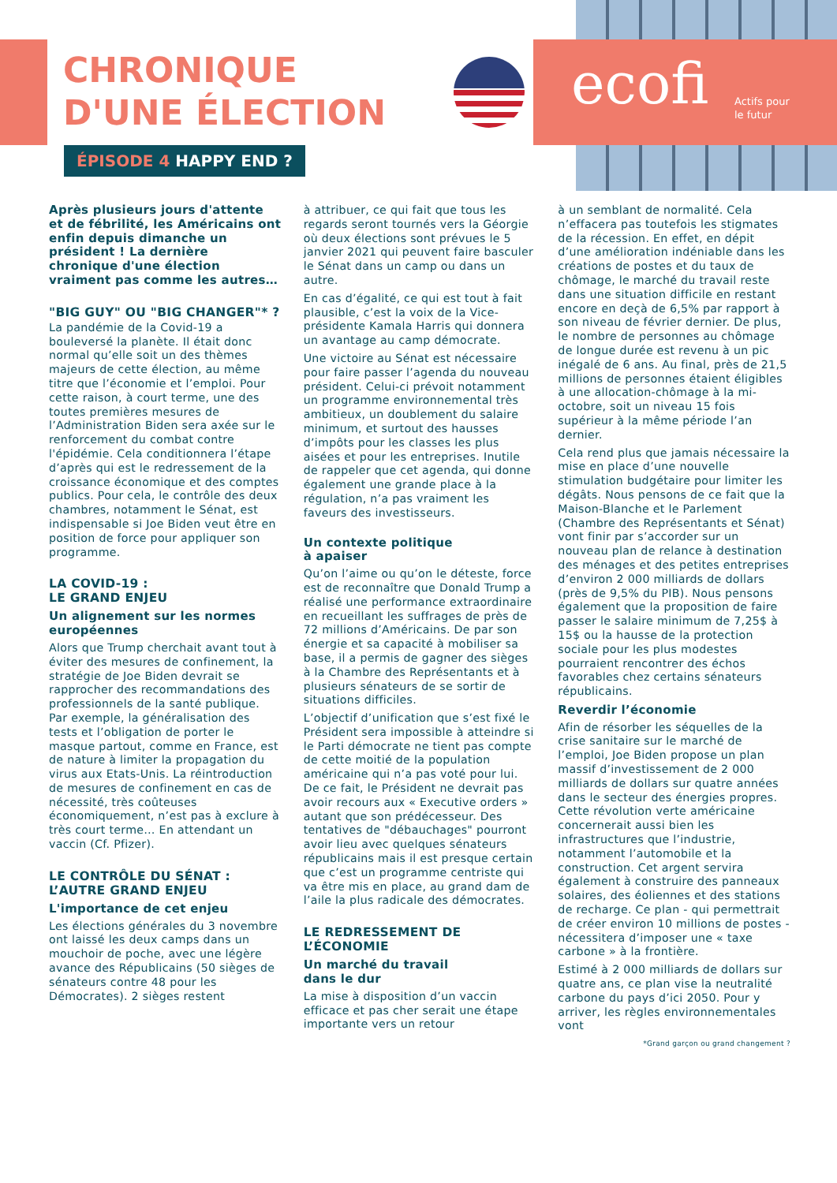ecofi
Actifs pour
le futur
CHRONIQUE
D'UNE ÉLECTION
ÉPISODE 4 HAPPY END ?
Après plusieurs jours d'attente et de fébrilité, les Américains ont enfin depuis dimanche un président ! La dernière chronique d'une élection vraiment pas comme les autres…
"BIG GUY" OU "BIG CHANGER"* ?
La pandémie de la Covid-19 a bouleversé la planète. Il était donc normal qu’elle soit un des thèmes majeurs de cette élection, au même titre que l’économie et l’emploi. Pour cette raison, à court terme, une des toutes premières mesures de l’Administration Biden sera axée sur le renforcement du combat contre l'épidémie. Cela conditionnera l’étape d’après qui est le redressement de la croissance économique et des comptes publics. Pour cela, le contrôle des deux chambres, notamment le Sénat, est indispensable si Joe Biden veut être en position de force pour appliquer son programme.
LA COVID-19 :
LE GRAND ENJEU
Un alignement sur les normes européennes
Alors que Trump cherchait avant tout à éviter des mesures de confinement, la stratégie de Joe Biden devrait se rapprocher des recommandations des professionnels de la santé publique. Par exemple, la généralisation des tests et l’obligation de porter le masque partout, comme en France, est de nature à limiter la propagation du virus aux Etats-Unis. La réintroduction de mesures de confinement en cas de nécessité, très coûteuses économiquement, n’est pas à exclure à très court terme… En attendant un vaccin (Cf. Pfizer).
LE CONTRÔLE DU SÉNAT : L’AUTRE GRAND ENJEU
L'importance de cet enjeu
Les élections générales du 3 novembre ont laissé les deux camps dans un mouchoir de poche, avec une légère avance des Républicains (50 sièges de sénateurs contre 48 pour les Démocrates). 2 sièges restent
à attribuer, ce qui fait que tous les regards seront tournés vers la Géorgie où deux élections sont prévues le 5 janvier 2021 qui peuvent faire basculer le Sénat dans un camp ou dans un autre.
En cas d’égalité, ce qui est tout à fait plausible, c’est la voix de la Vice-présidente Kamala Harris qui donnera un avantage au camp démocrate.
Une victoire au Sénat est nécessaire pour faire passer l’agenda du nouveau président. Celui-ci prévoit notamment un programme environnemental très ambitieux, un doublement du salaire minimum, et surtout des hausses d’impôts pour les classes les plus aisées et pour les entreprises. Inutile de rappeler que cet agenda, qui donne également une grande place à la régulation, n’a pas vraiment les faveurs des investisseurs.
Un contexte politique
à apaiser
Qu’on l’aime ou qu’on le déteste, force est de reconnaître que Donald Trump a réalisé une performance extraordinaire en recueillant les suffrages de près de 72 millions d’Américains. De par son énergie et sa capacité à mobiliser sa base, il a permis de gagner des sièges à la Chambre des Représentants et à plusieurs sénateurs de se sortir de situations difficiles.
L’objectif d’unification que s’est fixé le Président sera impossible à atteindre si le Parti démocrate ne tient pas compte de cette moitié de la population américaine qui n’a pas voté pour lui. De ce fait, le Président ne devrait pas avoir recours aux « Executive orders » autant que son prédécesseur. Des tentatives de "débauchages" pourront avoir lieu avec quelques sénateurs républicains mais il est presque certain que c’est un programme centriste qui va être mis en place, au grand dam de l’aile la plus radicale des démocrates.
LE REDRESSEMENT DE L’ÉCONOMIE
Un marché du travail
dans le dur
La mise à disposition d’un vaccin efficace et pas cher serait une étape importante vers un retour
à un semblant de normalité. Cela n’effacera pas toutefois les stigmates de la récession. En effet, en dépit d’une amélioration indéniable dans les créations de postes et du taux de chômage, le marché du travail reste dans une situation difficile en restant encore en deçà de 6,5% par rapport à son niveau de février dernier. De plus, le nombre de personnes au chômage de longue durée est revenu à un pic inégalé de 6 ans. Au final, près de 21,5 millions de personnes étaient éligibles à une allocation-chômage à la mi-octobre, soit un niveau 15 fois supérieur à la même période l’an dernier.
Cela rend plus que jamais nécessaire la mise en place d’une nouvelle stimulation budgétaire pour limiter les dégâts. Nous pensons de ce fait que la Maison-Blanche et le Parlement (Chambre des Représentants et Sénat) vont finir par s’accorder sur un nouveau plan de relance à destination des ménages et des petites entreprises d’environ 2 000 milliards de dollars (près de 9,5% du PIB). Nous pensons également que la proposition de faire passer le salaire minimum de 7,25$ à 15$ ou la hausse de la protection sociale pour les plus modestes pourraient rencontrer des échos favorables chez certains sénateurs républicains.
Reverdir l’économie
Afin de résorber les séquelles de la crise sanitaire sur le marché de l’emploi, Joe Biden propose un plan massif d’investissement de 2 000 milliards de dollars sur quatre années dans le secteur des énergies propres. Cette révolution verte américaine concernerait aussi bien les infrastructures que l’industrie, notamment l’automobile et la construction. Cet argent servira également à construire des panneaux solaires, des éoliennes et des stations de recharge. Ce plan - qui permettrait de créer environ 10 millions de postes - nécessitera d’imposer une « taxe carbone » à la frontière.
Estimé à 2 000 milliards de dollars sur quatre ans, ce plan vise la neutralité carbone du pays d’ici 2050. Pour y arriver, les règles environnementales vont
*Grand garçon ou grand changement ?